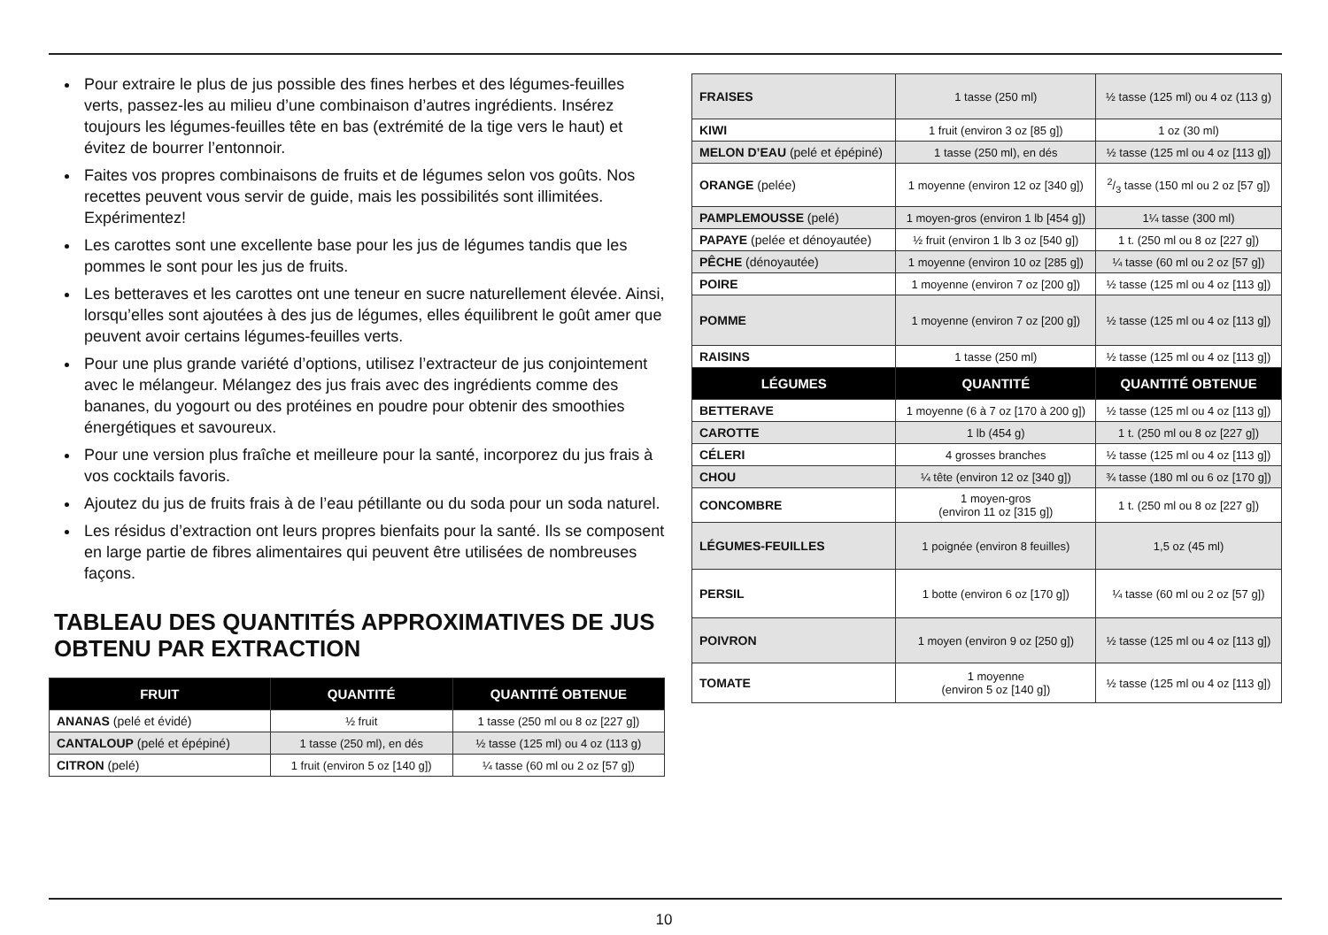Pour extraire le plus de jus possible des fines herbes et des légumes-feuilles verts, passez-les au milieu d’une combinaison d’autres ingrédients. Insérez toujours les légumes-feuilles tête en bas (extrémité de la tige vers le haut) et évitez de bourrer l’entonnoir.
Faites vos propres combinaisons de fruits et de légumes selon vos goûts. Nos recettes peuvent vous servir de guide, mais les possibilités sont illimitées. Expérimentez!
Les carottes sont une excellente base pour les jus de légumes tandis que les pommes le sont pour les jus de fruits.
Les betteraves et les carottes ont une teneur en sucre naturellement élevée. Ainsi, lorsqu’elles sont ajoutées à des jus de légumes, elles équilibrent le goût amer que peuvent avoir certains légumes-feuilles verts.
Pour une plus grande variété d’options, utilisez l’extracteur de jus conjointement avec le mélangeur. Mélangez des jus frais avec des ingrédients comme des bananes, du yogourt ou des protéines en poudre pour obtenir des smoothies énergétiques et savoureux.
Pour une version plus fraîche et meilleure pour la santé, incorporez du jus frais à vos cocktails favoris.
Ajoutez du jus de fruits frais à de l’eau pétillante ou du soda pour un soda naturel.
Les résidus d’extraction ont leurs propres bienfaits pour la santé. Ils se composent en large partie de fibres alimentaires qui peuvent être utilisées de nombreuses façons.
TABLEAU DES QUANTITÉS APPROXIMATIVES DE JUS OBTENU PAR EXTRACTION
| FRUIT | QUANTITÉ | QUANTITÉ OBTENUE |
| --- | --- | --- |
| ANANAS (pelé et évidé) | ½ fruit | 1 tasse (250 ml ou 8 oz [227 g]) |
| CANTALOUP (pelé et épépiné) | 1 tasse (250 ml), en dés | ½ tasse (125 ml) ou 4 oz (113 g) |
| CITRON (pelé) | 1 fruit (environ 5 oz [140 g]) | ¼ tasse (60 ml ou 2 oz [57 g]) |
| FRAISES | 1 tasse (250 ml) | ½ tasse (125 ml) ou 4 oz (113 g) |
| KIWI | 1 fruit (environ 3 oz [85 g]) | 1 oz (30 ml) |
| MELON D’EAU (pelé et épépiné) | 1 tasse (250 ml), en dés | ½ tasse (125 ml ou 4 oz [113 g]) |
| ORANGE (pelée) | 1 moyenne (environ 12 oz [340 g]) | 2/3 tasse (150 ml ou 2 oz [57 g]) |
| PAMPLEMOUSSE (pelé) | 1 moyen-gros (environ 1 lb [454 g]) | 1¼ tasse (300 ml) |
| PAPAYE (pelée et dénoyautée) | ½ fruit (environ 1 lb 3 oz [540 g]) | 1 t. (250 ml ou 8 oz [227 g]) |
| PÊCHE (dénoyautée) | 1 moyenne (environ 10 oz [285 g]) | ¼ tasse (60 ml ou 2 oz [57 g]) |
| POIRE | 1 moyenne (environ 7 oz [200 g]) | ½ tasse (125 ml ou 4 oz [113 g]) |
| POMME | 1 moyenne (environ 7 oz [200 g]) | ½ tasse (125 ml ou 4 oz [113 g]) |
| RAISINS | 1 tasse (250 ml) | ½ tasse (125 ml ou 4 oz [113 g]) |
| LÉGUMES | QUANTITÉ | QUANTITÉ OBTENUE |
| BETTERAVE | 1 moyenne (6 à 7 oz [170 à 200 g]) | ½ tasse (125 ml ou 4 oz [113 g]) |
| CAROTTE | 1 lb (454 g) | 1 t. (250 ml ou 8 oz [227 g]) |
| CÉLERI | 4 grosses branches | ½ tasse (125 ml ou 4 oz [113 g]) |
| CHOU | ¼ tête (environ 12 oz [340 g]) | ¾ tasse (180 ml ou 6 oz [170 g]) |
| CONCOMBRE | 1 moyen-gros (environ 11 oz [315 g]) | 1 t. (250 ml ou 8 oz [227 g]) |
| LÉGUMES-FEUILLES | 1 poignée (environ 8 feuilles) | 1,5 oz (45 ml) |
| PERSIL | 1 botte (environ 6 oz [170 g]) | ¼ tasse (60 ml ou 2 oz [57 g]) |
| POIVRON | 1 moyen (environ 9 oz [250 g]) | ½ tasse (125 ml ou 4 oz [113 g]) |
| TOMATE | 1 moyenne (environ 5 oz [140 g]) | ½ tasse (125 ml ou 4 oz [113 g]) |
10